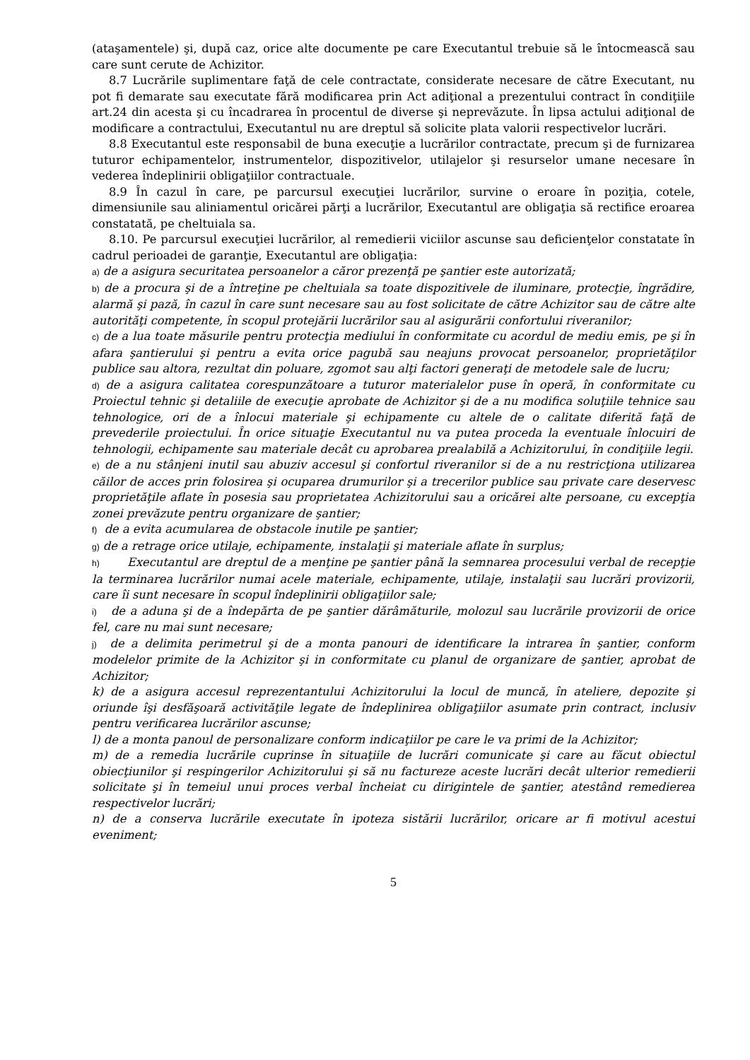(ataşamentele) şi, după caz, orice alte documente pe care Executantul trebuie să le întocmească sau care sunt cerute de Achizitor.
8.7 Lucrările suplimentare faţă de cele contractate, considerate necesare de către Executant, nu pot fi demarate sau executate fără modificarea prin Act adiţional a prezentului contract în condiţiile art.24 din acesta şi cu încadrarea în procentul de diverse şi neprevăzute. În lipsa actului adiţional de modificare a contractului, Executantul nu are dreptul să solicite plata valorii respectivelor lucrări.
8.8 Executantul este responsabil de buna execuţie a lucrărilor contractate, precum şi de furnizarea tuturor echipamentelor, instrumentelor, dispozitivelor, utilajelor şi resurselor umane necesare în vederea îndeplinirii obligaţiilor contractuale.
8.9 În cazul în care, pe parcursul execuţiei lucrărilor, survine o eroare în poziţia, cotele, dimensiunile sau aliniamentul oricărei părţi a lucrărilor, Executantul are obligaţia să rectifice eroarea constatată, pe cheltuiala sa.
8.10. Pe parcursul execuţiei lucrărilor, al remedierii viciilor ascunse sau deficienţelor constatate în cadrul perioadei de garanţie, Executantul are obligaţia:
a) de a asigura securitatea persoanelor a căror prezenţă pe şantier este autorizată;
b) de a procura şi de a întreţine pe cheltuiala sa toate dispozitivele de iluminare, protecţie, îngrădire, alarmă şi pază, în cazul în care sunt necesare sau au fost solicitate de către Achizitor sau de către alte autorităţi competente, în scopul protejării lucrărilor sau al asigurării confortului riveranilor;
c) de a lua toate măsurile pentru protecţia mediului în conformitate cu acordul de mediu emis, pe şi în afara şantierului şi pentru a evita orice pagubă sau neajuns provocat persoanelor, proprietăţilor publice sau altora, rezultat din poluare, zgomot sau alţi factori generaţi de metodele sale de lucru;
d) de a asigura calitatea corespunzătoare a tuturor materialelor puse în operă, în conformitate cu Proiectul tehnic şi detaliile de execuţie aprobate de Achizitor şi de a nu modifica soluţiile tehnice sau tehnologice, ori de a înlocui materiale şi echipamente cu altele de o calitate diferită faţă de prevederile proiectului. În orice situaţie Executantul nu va putea proceda la eventuale înlocuiri de tehnologii, echipamente sau materiale decât cu aprobarea prealabilă a Achizitorului, în condiţiile legii.
e) de a nu stânjeni inutil sau abuziv accesul şi confortul riveranilor si de a nu restricţiona utilizarea căilor de acces prin folosirea şi ocuparea drumurilor şi a trecerilor publice sau private care deservesc proprietăţile aflate în posesia sau proprietatea Achizitorului sau a oricărei alte persoane, cu excepţia zonei prevăzute pentru organizare de şantier;
f) de a evita acumularea de obstacole inutile pe şantier;
g) de a retrage orice utilaje, echipamente, instalaţii şi materiale aflate în surplus;
h) Executantul are dreptul de a menţine pe şantier până la semnarea procesului verbal de recepţie la terminarea lucrărilor numai acele materiale, echipamente, utilaje, instalaţii sau lucrări provizorii, care îi sunt necesare în scopul îndeplinirii obligaţiilor sale;
i) de a aduna şi de a îndepărta de pe şantier dărâmăturile, molozul sau lucrările provizorii de orice fel, care nu mai sunt necesare;
j) de a delimita perimetrul şi de a monta panouri de identificare la intrarea în şantier, conform modelelor primite de la Achizitor şi in conformitate cu planul de organizare de şantier, aprobat de Achizitor;
k) de a asigura accesul reprezentantului Achizitorului la locul de muncă, în ateliere, depozite şi oriunde îşi desfăşoară activităţile legate de îndeplinirea obligaţiilor asumate prin contract, inclusiv pentru verificarea lucrărilor ascunse;
l) de a monta panoul de personalizare conform indicaţiilor pe care le va primi de la Achizitor;
m) de a remedia lucrările cuprinse în situaţiile de lucrări comunicate şi care au făcut obiectul obiecţiunilor şi respingerilor Achizitorului şi să nu factureze aceste lucrări decât ulterior remedierii solicitate şi în temeiul unui proces verbal încheiat cu dirigintele de şantier, atestând remedierea respectivelor lucrări;
n) de a conserva lucrările executate în ipoteza sistării lucrărilor, oricare ar fi motivul acestui eveniment;
5